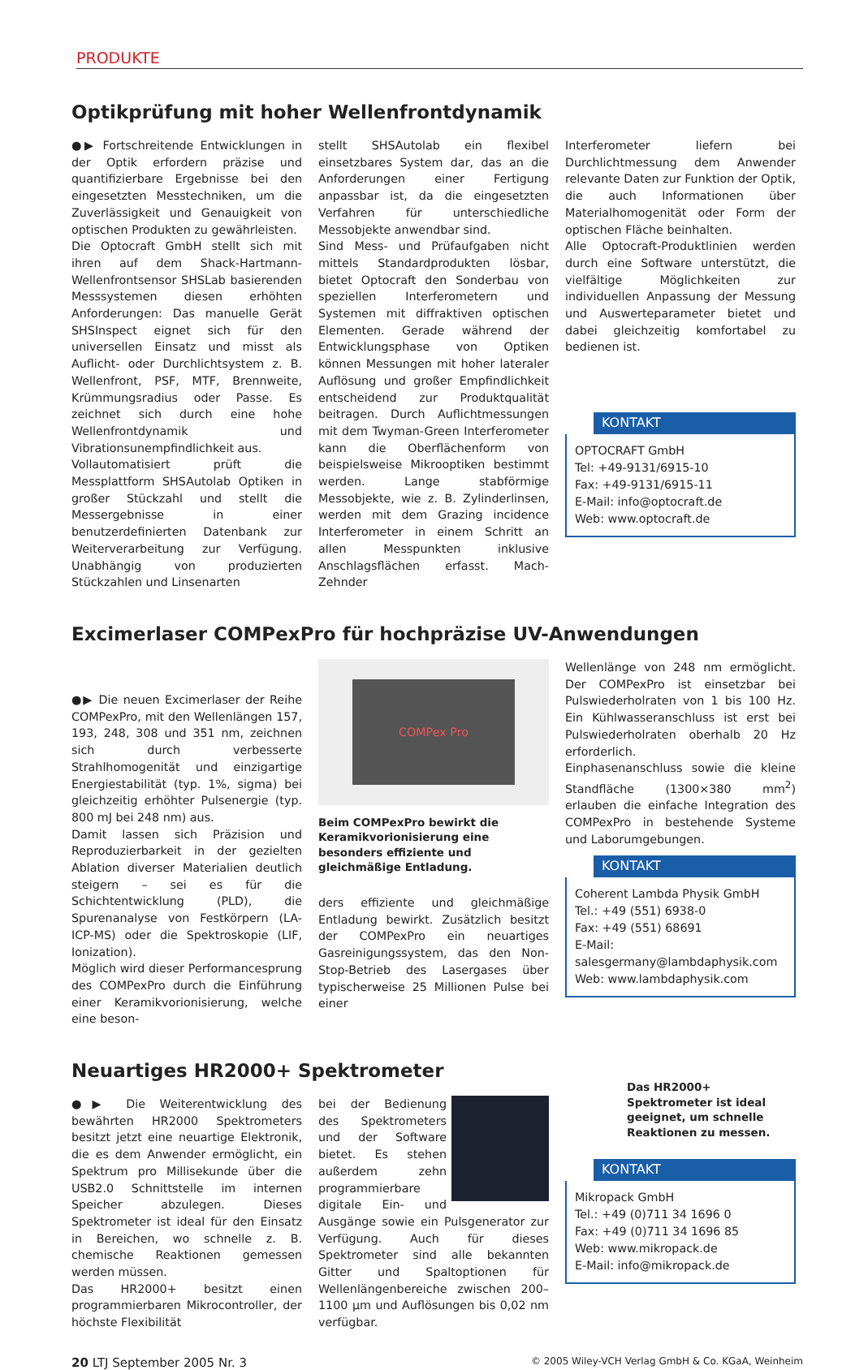PRODUKTE
Optikprüfung mit hoher Wellenfrontdynamik
●▶ Fortschreitende Entwicklungen in der Optik erfordern präzise und quantifizierbare Ergebnisse bei den eingesetzten Messtechniken, um die Zuverlässigkeit und Genauigkeit von optischen Produkten zu gewährleisten.
Die Optocraft GmbH stellt sich mit ihren auf dem Shack-Hartmann-Wellenfrontsensor SHSLab basierenden Messsystemen diesen erhöhten Anforderungen: Das manuelle Gerät SHSInspect eignet sich für den universellen Einsatz und misst als Auflicht- oder Durchlichtsystem z. B. Wellenfront, PSF, MTF, Brennweite, Krümmungsradius oder Passe. Es zeichnet sich durch eine hohe Wellenfrontdynamik und Vibrationsunempfindlichkeit aus.
Vollautomatisiert prüft die Messplattform SHSAutolab Optiken in großer Stückzahl und stellt die Messergebnisse in einer benutzerdefinierten Datenbank zur Weiterverarbeitung zur Verfügung. Unabhängig von produzierten Stückzahlen und Linsenarten
stellt SHSAutolab ein flexibel einsetzbares System dar, das an die Anforderungen einer Fertigung anpassbar ist, da die eingesetzten Verfahren für unterschiedliche Messobjekte anwendbar sind.
Sind Mess- und Prüfaufgaben nicht mittels Standardprodukten lösbar, bietet Optocraft den Sonderbau von speziellen Interferometern und Systemen mit diffraktiven optischen Elementen. Gerade während der Entwicklungsphase von Optiken können Messungen mit hoher lateraler Auflösung und großer Empfindlichkeit entscheidend zur Produktqualität beitragen. Durch Auflichtmessungen mit dem Twyman-Green Interferometer kann die Oberflächenform von beispielsweise Mikrooptiken bestimmt werden. Lange stabförmige Messobjekte, wie z. B. Zylinderlinsen, werden mit dem Grazing incidence Interferometer in einem Schritt an allen Messpunkten inklusive Anschlagsflächen erfasst. Mach-Zehnder
Interferometer liefern bei Durchlichtmessung dem Anwender relevante Daten zur Funktion der Optik, die auch Informationen über Materialhomogenität oder Form der optischen Fläche beinhalten.
Alle Optocraft-Produktlinien werden durch eine Software unterstützt, die vielfältige Möglichkeiten zur individuellen Anpassung der Messung und Auswerteparameter bietet und dabei gleichzeitig komfortabel zu bedienen ist.
KONTAKT
OPTOCRAFT GmbH
Tel: +49-9131/6915-10
Fax: +49-9131/6915-11
E-Mail: info@optocraft.de
Web: www.optocraft.de
Excimerlaser COMPexPro für hochpräzise UV-Anwendungen
●▶ Die neuen Excimerlaser der Reihe COMPexPro, mit den Wellenlängen 157, 193, 248, 308 und 351 nm, zeichnen sich durch verbesserte Strahlhomogenität und einzigartige Energiestabilität (typ. 1%, sigma) bei gleichzeitig erhöhter Pulsenergie (typ. 800 mJ bei 248 nm) aus.
Damit lassen sich Präzision und Reproduzierbarkeit in der gezielten Ablation diverser Materialien deutlich steigern – sei es für die Schichtentwicklung (PLD), die Spurenanalyse von Festkörpern (LA-ICP-MS) oder die Spektroskopie (LIF, Ionization).
Möglich wird dieser Performancesprung des COMPexPro durch die Einführung einer Keramikvorionisierung, welche eine beson-
COMPex Pro
Beim COMPexPro bewirkt die Keramikvorionisierung eine besonders effiziente und gleichmäßige Entladung.
ders effiziente und gleichmäßige Entladung bewirkt. Zusätzlich besitzt der COMPexPro ein neuartiges Gasreinigungssystem, das den Non-Stop-Betrieb des Lasergases über typischerweise 25 Millionen Pulse bei einer
Wellenlänge von 248 nm ermöglicht. Der COMPexPro ist einsetzbar bei Pulswiederholraten von 1 bis 100 Hz. Ein Kühlwasseranschluss ist erst bei Pulswiederholraten oberhalb 20 Hz erforderlich.
Einphasenanschluss sowie die kleine Standfläche (1300×380 mm<sup>2</sup>) erlauben die einfache Integration des COMPexPro in bestehende Systeme und Laborumgebungen.
KONTAKT
Coherent Lambda Physik GmbH
Tel.: +49 (551) 6938-0
Fax: +49 (551) 68691
E-Mail: salesgermany@lambdaphysik.com
Web: www.lambdaphysik.com
Neuartiges HR2000+ Spektrometer
●▶ Die Weiterentwicklung des bewährten HR2000 Spektrometers besitzt jetzt eine neuartige Elektronik, die es dem Anwender ermöglicht, ein Spektrum pro Millisekunde über die USB2.0 Schnittstelle im internen Speicher abzulegen. Dieses Spektrometer ist ideal für den Einsatz in Bereichen, wo schnelle z. B. chemische Reaktionen gemessen werden müssen.
Das HR2000+ besitzt einen programmierbaren Mikrocontroller, der höchste Flexibilität
bei der Bedienung des Spektrometers und der Software bietet. Es stehen außerdem zehn programmierbare digitale Ein- und Ausgänge sowie ein Pulsgenerator zur Verfügung. Auch für dieses Spektrometer sind alle bekannten Gitter und Spaltoptionen für Wellenlängenbereiche zwischen 200–1100 µm und Auflösungen bis 0,02 nm verfügbar.
Das HR2000+ Spektrometer ist ideal geeignet, um schnelle Reaktionen zu messen.
KONTAKT
Mikropack GmbH
Tel.: +49 (0)711 34 1696 0
Fax: +49 (0)711 34 1696 85
Web: www.mikropack.de
E-Mail: info@mikropack.de
20 LTJ September 2005 Nr. 3 © 2005 Wiley-VCH Verlag GmbH & Co. KGaA, Weinheim